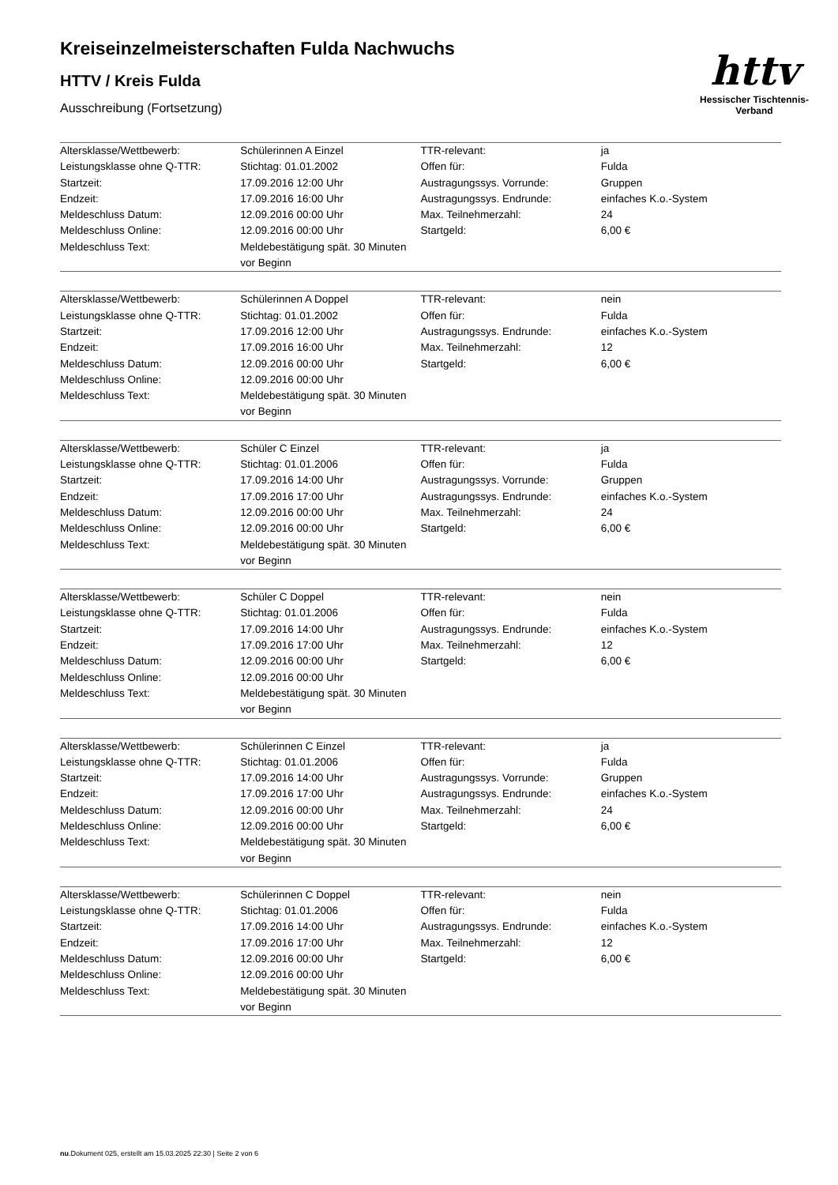httv
Hessischer Tischtennis-Verband
Kreiseinzelmeisterschaften Fulda Nachwuchs
HTTV / Kreis Fulda
Ausschreibung (Fortsetzung)
| Altersklasse/Wettbewerb: | Schülerinnen A Einzel | TTR-relevant: | ja |
| Leistungsklasse ohne Q-TTR: | Stichtag: 01.01.2002 | Offen für: | Fulda |
| Startzeit: | 17.09.2016 12:00 Uhr | Austragungssys. Vorrunde: | Gruppen |
| Endzeit: | 17.09.2016 16:00 Uhr | Austragungssys. Endrunde: | einfaches K.o.-System |
| Meldeschluss Datum: | 12.09.2016 00:00 Uhr | Max. Teilnehmerzahl: | 24 |
| Meldeschluss Online: | 12.09.2016 00:00 Uhr | Startgeld: | 6,00 € |
| Meldeschluss Text: | Meldebestätigung spät. 30 Minuten vor Beginn | | |
| Altersklasse/Wettbewerb: | Schülerinnen A Doppel | TTR-relevant: | nein |
| Leistungsklasse ohne Q-TTR: | Stichtag: 01.01.2002 | Offen für: | Fulda |
| Startzeit: | 17.09.2016 12:00 Uhr | Austragungssys. Endrunde: | einfaches K.o.-System |
| Endzeit: | 17.09.2016 16:00 Uhr | Max. Teilnehmerzahl: | 12 |
| Meldeschluss Datum: | 12.09.2016 00:00 Uhr | Startgeld: | 6,00 € |
| Meldeschluss Online: | 12.09.2016 00:00 Uhr | | |
| Meldeschluss Text: | Meldebestätigung spät. 30 Minuten vor Beginn | | |
| Altersklasse/Wettbewerb: | Schüler C Einzel | TTR-relevant: | ja |
| Leistungsklasse ohne Q-TTR: | Stichtag: 01.01.2006 | Offen für: | Fulda |
| Startzeit: | 17.09.2016 14:00 Uhr | Austragungssys. Vorrunde: | Gruppen |
| Endzeit: | 17.09.2016 17:00 Uhr | Austragungssys. Endrunde: | einfaches K.o.-System |
| Meldeschluss Datum: | 12.09.2016 00:00 Uhr | Max. Teilnehmerzahl: | 24 |
| Meldeschluss Online: | 12.09.2016 00:00 Uhr | Startgeld: | 6,00 € |
| Meldeschluss Text: | Meldebestätigung spät. 30 Minuten vor Beginn | | |
| Altersklasse/Wettbewerb: | Schüler C Doppel | TTR-relevant: | nein |
| Leistungsklasse ohne Q-TTR: | Stichtag: 01.01.2006 | Offen für: | Fulda |
| Startzeit: | 17.09.2016 14:00 Uhr | Austragungssys. Endrunde: | einfaches K.o.-System |
| Endzeit: | 17.09.2016 17:00 Uhr | Max. Teilnehmerzahl: | 12 |
| Meldeschluss Datum: | 12.09.2016 00:00 Uhr | Startgeld: | 6,00 € |
| Meldeschluss Online: | 12.09.2016 00:00 Uhr | | |
| Meldeschluss Text: | Meldebestätigung spät. 30 Minuten vor Beginn | | |
| Altersklasse/Wettbewerb: | Schülerinnen C Einzel | TTR-relevant: | ja |
| Leistungsklasse ohne Q-TTR: | Stichtag: 01.01.2006 | Offen für: | Fulda |
| Startzeit: | 17.09.2016 14:00 Uhr | Austragungssys. Vorrunde: | Gruppen |
| Endzeit: | 17.09.2016 17:00 Uhr | Austragungssys. Endrunde: | einfaches K.o.-System |
| Meldeschluss Datum: | 12.09.2016 00:00 Uhr | Max. Teilnehmerzahl: | 24 |
| Meldeschluss Online: | 12.09.2016 00:00 Uhr | Startgeld: | 6,00 € |
| Meldeschluss Text: | Meldebestätigung spät. 30 Minuten vor Beginn | | |
| Altersklasse/Wettbewerb: | Schülerinnen C Doppel | TTR-relevant: | nein |
| Leistungsklasse ohne Q-TTR: | Stichtag: 01.01.2006 | Offen für: | Fulda |
| Startzeit: | 17.09.2016 14:00 Uhr | Austragungssys. Endrunde: | einfaches K.o.-System |
| Endzeit: | 17.09.2016 17:00 Uhr | Max. Teilnehmerzahl: | 12 |
| Meldeschluss Datum: | 12.09.2016 00:00 Uhr | Startgeld: | 6,00 € |
| Meldeschluss Online: | 12.09.2016 00:00 Uhr | | |
| Meldeschluss Text: | Meldebestätigung spät. 30 Minuten vor Beginn | | |
nu.Dokument 025, erstellt am 15.03.2025 22:30 | Seite 2 von 6